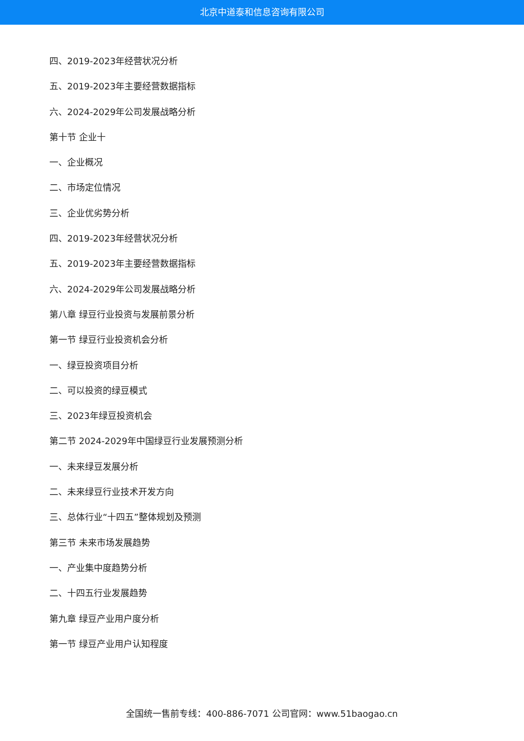北京中道泰和信息咨询有限公司
四、2019-2023年经营状况分析
五、2019-2023年主要经营数据指标
六、2024-2029年公司发展战略分析
第十节 企业十
一、企业概况
二、市场定位情况
三、企业优劣势分析
四、2019-2023年经营状况分析
五、2019-2023年主要经营数据指标
六、2024-2029年公司发展战略分析
第八章 绿豆行业投资与发展前景分析
第一节 绿豆行业投资机会分析
一、绿豆投资项目分析
二、可以投资的绿豆模式
三、2023年绿豆投资机会
第二节 2024-2029年中国绿豆行业发展预测分析
一、未来绿豆发展分析
二、未来绿豆行业技术开发方向
三、总体行业“十四五”整体规划及预测
第三节 未来市场发展趋势
一、产业集中度趋势分析
二、十四五行业发展趋势
第九章 绿豆产业用户度分析
第一节 绿豆产业用户认知程度
全国统一售前专线：400-886-7071 公司官网：www.51baogao.cn